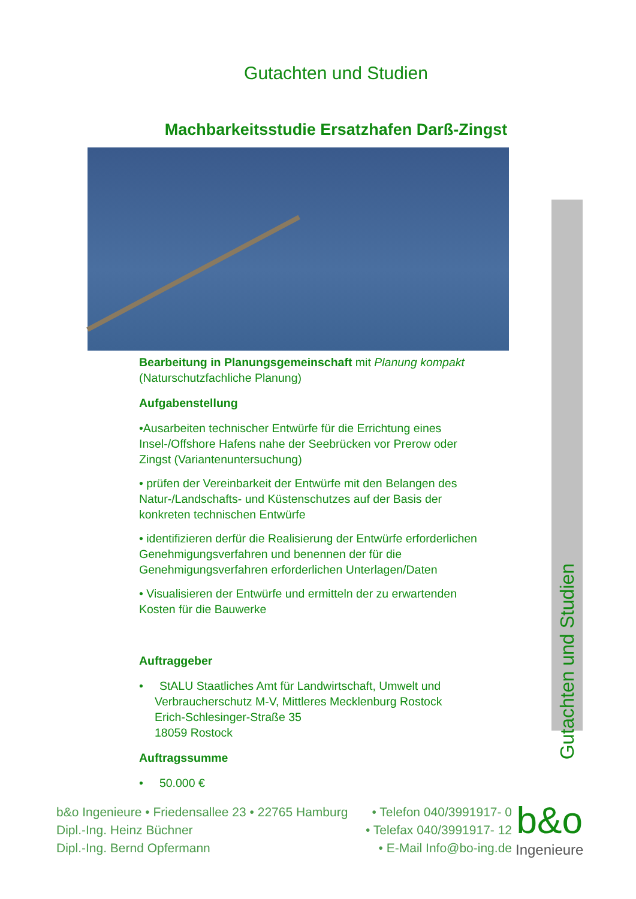Gutachten und Studien
Machbarkeitsstudie Ersatzhafen Darß-Zingst
Bearbeitung in Planungsgemeinschaft mit Planung kompakt (Naturschutzfachliche Planung)
Aufgabenstellung
•Ausarbeiten technischer Entwürfe für die Errichtung eines Insel-/Offshore Hafens nahe der Seebrücken vor Prerow oder Zingst (Variantenuntersuchung)
• prüfen der Vereinbarkeit der Entwürfe mit den Belangen des Natur-/Landschafts- und Küstenschutzes auf der Basis der konkreten technischen Entwürfe
• identifizieren derfür die Realisierung der Entwürfe erforderlichen Genehmigungsverfahren und benennen der für die Genehmigungsverfahren erforderlichen Unterlagen/Daten
• Visualisieren der Entwürfe und ermitteln der zu erwartenden Kosten für die Bauwerke
Auftraggeber
• StALU Staatliches Amt für Landwirtschaft, Umwelt und Verbraucherschutz M-V, Mittleres Mecklenburg Rostock
Erich-Schlesinger-Straße 35
18059 Rostock
Auftragssumme
• 50.000 €
Gutachten und Studien
b&o Ingenieure • Friedensallee 23 • 22765 Hamburg • Telefon 040/3991917- 0
Dipl.-Ing. Heinz Büchner • Telefax 040/3991917- 12
Dipl.-Ing. Bernd Opfermann • E-Mail Info@bo-ing.de
b&o
Ingenieure